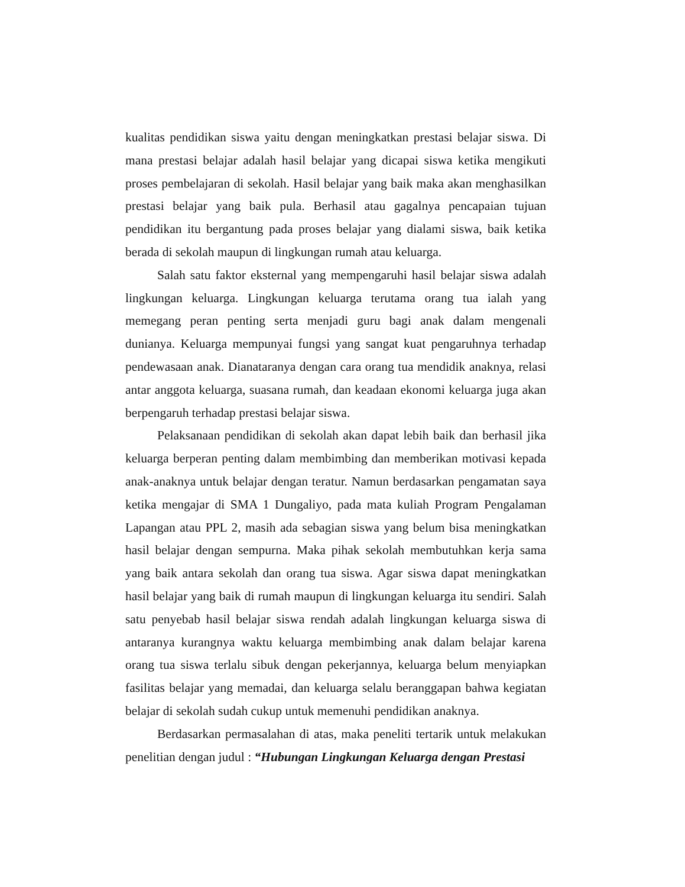kualitas pendidikan siswa yaitu dengan meningkatkan prestasi belajar siswa. Di mana prestasi belajar adalah hasil belajar yang dicapai siswa ketika mengikuti proses pembelajaran di sekolah. Hasil belajar yang baik maka akan menghasilkan prestasi belajar yang baik pula. Berhasil atau gagalnya pencapaian tujuan pendidikan itu bergantung pada proses belajar yang dialami siswa, baik ketika berada di sekolah maupun di lingkungan rumah atau keluarga.
Salah satu faktor eksternal yang mempengaruhi hasil belajar siswa adalah lingkungan keluarga. Lingkungan keluarga terutama orang tua ialah yang memegang peran penting serta menjadi guru bagi anak dalam mengenali dunianya. Keluarga mempunyai fungsi yang sangat kuat pengaruhnya terhadap pendewasaan anak. Dianataranya dengan cara orang tua mendidik anaknya, relasi antar anggota keluarga, suasana rumah, dan keadaan ekonomi keluarga juga akan berpengaruh terhadap prestasi belajar siswa.
Pelaksanaan pendidikan di sekolah akan dapat lebih baik dan berhasil jika keluarga berperan penting dalam membimbing dan memberikan motivasi kepada anak-anaknya untuk belajar dengan teratur. Namun berdasarkan pengamatan saya ketika mengajar di SMA 1 Dungaliyo, pada mata kuliah Program Pengalaman Lapangan atau PPL 2, masih ada sebagian siswa yang belum bisa meningkatkan hasil belajar dengan sempurna. Maka pihak sekolah membutuhkan kerja sama yang baik antara sekolah dan orang tua siswa. Agar siswa dapat meningkatkan hasil belajar yang baik di rumah maupun di lingkungan keluarga itu sendiri. Salah satu penyebab hasil belajar siswa rendah adalah lingkungan keluarga siswa di antaranya kurangnya waktu keluarga membimbing anak dalam belajar karena orang tua siswa terlalu sibuk dengan pekerjannya, keluarga belum menyiapkan fasilitas belajar yang memadai, dan keluarga selalu beranggapan bahwa kegiatan belajar di sekolah sudah cukup untuk memenuhi pendidikan anaknya.
Berdasarkan permasalahan di atas, maka peneliti tertarik untuk melakukan penelitian dengan judul : “Hubungan Lingkungan Keluarga dengan Prestasi